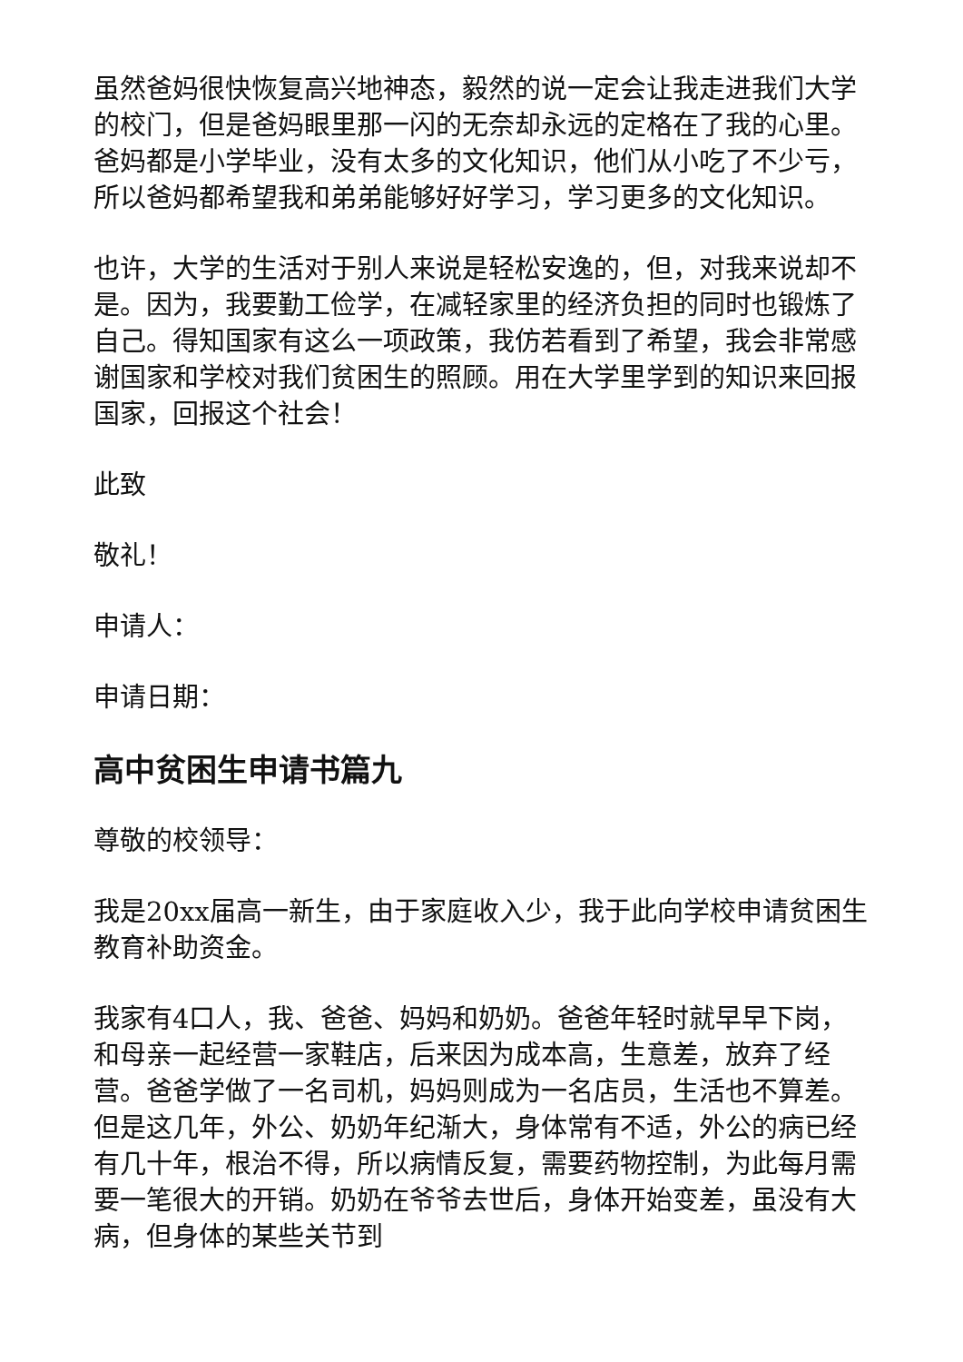虽然爸妈很快恢复高兴地神态，毅然的说一定会让我走进我们大学的校门，但是爸妈眼里那一闪的无奈却永远的定格在了我的心里。爸妈都是小学毕业，没有太多的文化知识，他们从小吃了不少亏，所以爸妈都希望我和弟弟能够好好学习，学习更多的文化知识。
也许，大学的生活对于别人来说是轻松安逸的，但，对我来说却不是。因为，我要勤工俭学，在减轻家里的经济负担的同时也锻炼了自己。得知国家有这么一项政策，我仿若看到了希望，我会非常感谢国家和学校对我们贫困生的照顾。用在大学里学到的知识来回报国家，回报这个社会！
此致
敬礼！
申请人：
申请日期：
高中贫困生申请书篇九
尊敬的校领导：
我是20xx届高一新生，由于家庭收入少，我于此向学校申请贫困生教育补助资金。
我家有4口人，我、爸爸、妈妈和奶奶。爸爸年轻时就早早下岗，和母亲一起经营一家鞋店，后来因为成本高，生意差，放弃了经营。爸爸学做了一名司机，妈妈则成为一名店员，生活也不算差。但是这几年，外公、奶奶年纪渐大，身体常有不适，外公的病已经有几十年，根治不得，所以病情反复，需要药物控制，为此每月需要一笔很大的开销。奶奶在爷爷去世后，身体开始变差，虽没有大病，但身体的某些关节到